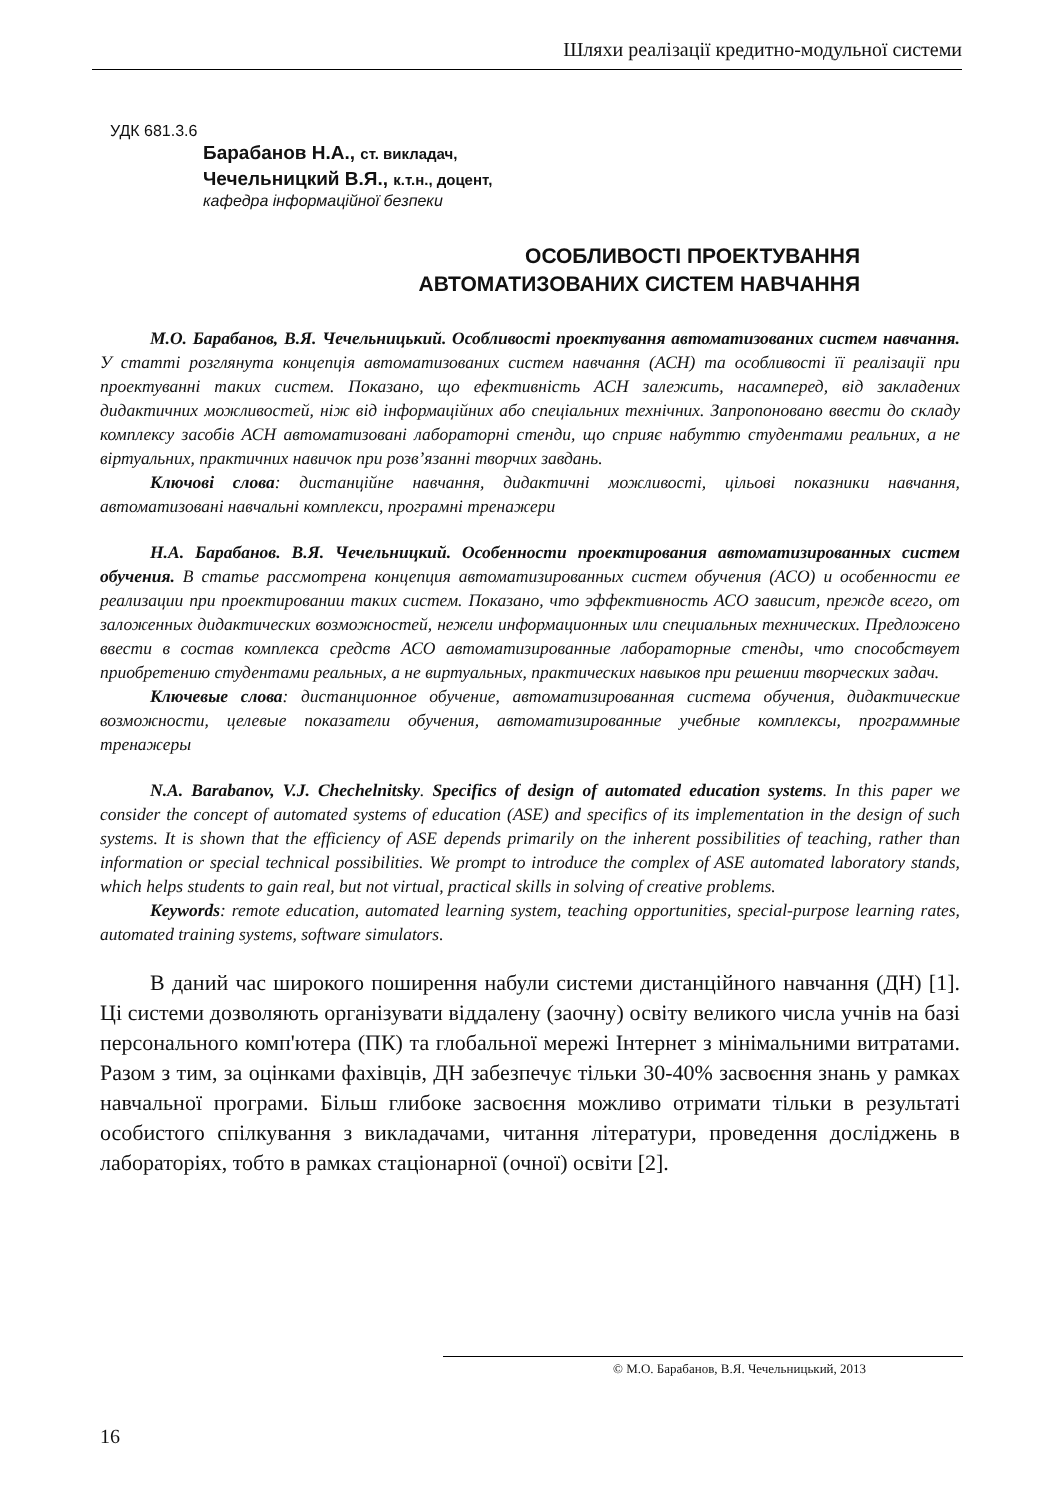Шляхи реалізації кредитно-модульної системи
УДК 681.3.6
Барабанов Н.А., ст. викладач,
Чечельницкий В.Я., к.т.н., доцент,
кафедра інформаційної безпеки
ОСОБЛИВОСТІ ПРОЕКТУВАННЯ
АВТОМАТИЗОВАНИХ СИСТЕМ НАВЧАННЯ
М.О. Барабанов, В.Я. Чечельницький. Особливості проектування автоматизованих систем навчання. У статті розглянута концепція автоматизованих систем навчання (АСН) та особливості її реалізації при проектуванні таких систем. Показано, що ефективність АСН залежить, насамперед, від закладених дидактичних можливостей, ніж від інформаційних або спеціальних технічних. Запропоновано ввести до складу комплексу засобів АСН автоматизовані лабораторні стенди, що сприяє набуттю студентами реальних, а не віртуальних, практичних навичок при розв’язанні творчих завдань.
Ключові слова: дистанційне навчання, дидактичні можливості, цільові показники навчання, автоматизовані навчальні комплекси, програмні тренажери
Н.А. Барабанов. В.Я. Чечельницкий. Особенности проектирования автоматизированных систем обучения. В статье рассмотрена концепция автоматизированных систем обучения (АСО) и особенности ее реализации при проектировании таких систем. Показано, что эффективность АСО зависит, прежде всего, от заложенных дидактических возможностей, нежели информационных или специальных технических. Предложено ввести в состав комплекса средств АСО автоматизированные лабораторные стенды, что способствует приобретению студентами реальных, а не виртуальных, практических навыков при решении творческих задач.
Ключевые слова: дистанционное обучение, автоматизированная система обучения, дидактические возможности, целевые показатели обучения, автоматизированные учебные комплексы, программные тренажеры
N.A. Barabanov, V.J. Chechelnitsky. Specifics of design of automated education systems. In this paper we consider the concept of automated systems of education (ASE) and specifics of its implementation in the design of such systems. It is shown that the efficiency of ASE depends primarily on the inherent possibilities of teaching, rather than information or special technical possibilities. We prompt to introduce the complex of ASE automated laboratory stands, which helps students to gain real, but not virtual, practical skills in solving of creative problems.
Keywords: remote education, automated learning system, teaching opportunities, special-purpose learning rates, automated training systems, software simulators.
В даний час широкого поширення набули системи дистанційного навчання (ДН) [1]. Ці системи дозволяють організувати віддалену (заочну) освіту великого числа учнів на базі персонального комп'ютера (ПК) та глобальної мережі Інтернет з мінімальними витратами. Разом з тим, за оцінками фахівців, ДН забезпечує тільки 30-40% засвоєння знань у рамках навчальної програми. Більш глибоке засвоєння можливо отримати тільки в результаті особистого спілкування з викладачами, читання літератури, проведення досліджень в лабораторіях, тобто в рамках стаціонарної (очної) освіти [2].
© М.О. Барабанов, В.Я. Чечельницький, 2013
16